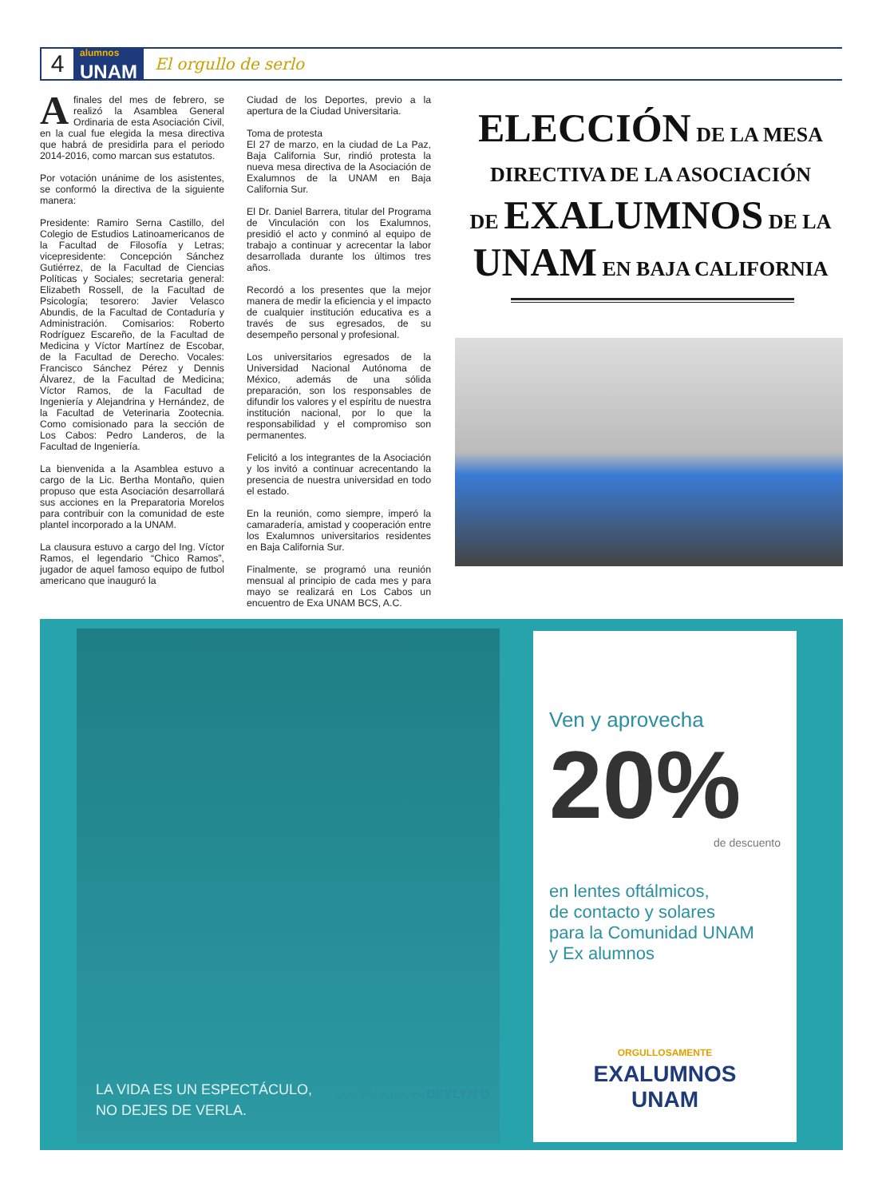4
alumnos
UNAM
El orgullo de serlo
A finales del mes de febrero, se realizó la Asamblea General Ordinaria de esta Asociación Civil, en la cual fue elegida la mesa directiva que habrá de presidirla para el periodo 2014-2016, como marcan sus estatutos.
Por votación unánime de los asistentes, se conformó la directiva de la siguiente manera:
Presidente: Ramiro Serna Castillo, del Colegio de Estudios Latinoamericanos de la Facultad de Filosofía y Letras; vicepresidente: Concepción Sánchez Gutiérrez, de la Facultad de Ciencias Políticas y Sociales; secretaria general: Elizabeth Rossell, de la Facultad de Psicología; tesorero: Javier Velasco Abundis, de la Facultad de Contaduría y Administración. Comisarios: Roberto Rodríguez Escareño, de la Facultad de Medicina y Víctor Martínez de Escobar, de la Facultad de Derecho. Vocales: Francisco Sánchez Pérez y Dennis Álvarez, de la Facultad de Medicina; Víctor Ramos, de la Facultad de Ingeniería y Alejandrina y Hernández, de la Facultad de Veterinaria Zootecnia. Como comisionado para la sección de Los Cabos: Pedro Landeros, de la Facultad de Ingeniería.
La bienvenida a la Asamblea estuvo a cargo de la Lic. Bertha Montaño, quien propuso que esta Asociación desarrollará sus acciones en la Preparatoria Morelos para contribuir con la comunidad de este plantel incorporado a la UNAM.
La clausura estuvo a cargo del Ing. Víctor Ramos, el legendario “Chico Ramos”, jugador de aquel famoso equipo de futbol americano que inauguró la
Ciudad de los Deportes, previo a la apertura de la Ciudad Universitaria.
Toma de protesta
El 27 de marzo, en la ciudad de La Paz, Baja California Sur, rindió protesta la nueva mesa directiva de la Asociación de Exalumnos de la UNAM en Baja California Sur.
El Dr. Daniel Barrera, titular del Programa de Vinculación con los Exalumnos, presidió el acto y conminó al equipo de trabajo a continuar y acrecentar la labor desarrollada durante los últimos tres años.
Recordó a los presentes que la mejor manera de medir la eficiencia y el impacto de cualquier institución educativa es a través de sus egresados, de su desempeño personal y profesional.
Los universitarios egresados de la Universidad Nacional Autónoma de México, además de una sólida preparación, son los responsables de difundir los valores y el espíritu de nuestra institución nacional, por lo que la responsabilidad y el compromiso son permanentes.
Felicitó a los integrantes de la Asociación y los invitó a continuar acrecentando la presencia de nuestra universidad en todo el estado.
En la reunión, como siempre, imperó la camaradería, amistad y cooperación entre los Exalumnos universitarios residentes en Baja California Sur.
Finalmente, se programó una reunión mensual al principio de cada mes y para mayo se realizará en Los Cabos un encuentro de Exa UNAM BCS, A.C.
ELECCIÓN DE LA MESA
DIRECTIVA DE LA ASOCIACIÓN
DE EXALUMNOS DE LA
UNAM EN BAJA CALIFORNIA
LA VIDA ES UN ESPECTÁCULO,
NO DEJES DE VERLA.
www.devlyn.com.mx DEVLYN D
Ven y aprovecha
20%
de descuento
en lentes oftálmicos,
de contacto y solares
para la Comunidad UNAM
y Ex alumnos
ORGULLOSAMENTE
EXALUMNOS
UNAM